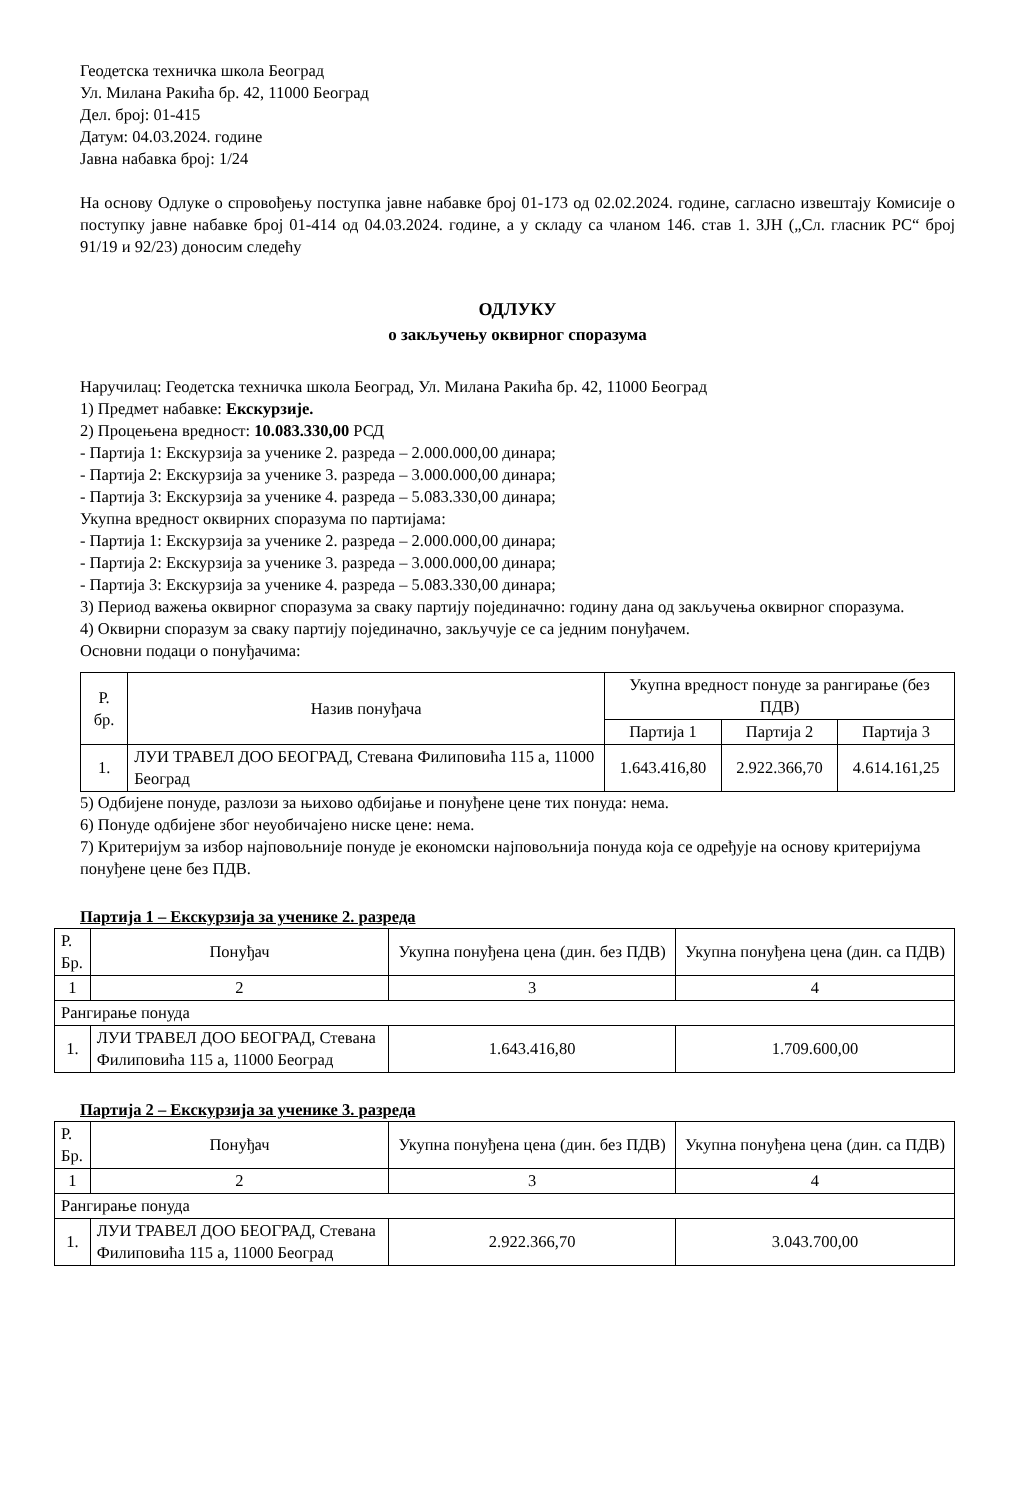Геодетска техничка школа Београд
Ул. Милана Ракића бр. 42, 11000 Београд
Дел. број: 01-415
Датум: 04.03.2024. године
Јавна набавка број: 1/24
На основу Одлуке о спровођењу поступка јавне набавке број 01-173 од 02.02.2024. године, сагласно извештају Комисије о поступку јавне набавке број 01-414 од 04.03.2024. године, а у складу са чланом 146. став 1. ЗЈН („Сл. гласник РС“ број 91/19 и 92/23) доносим следећу
ОДЛУКУ
о закључењу оквирног споразума
Наручилац: Геодетска техничка школа Београд, Ул. Милана Ракића бр. 42, 11000 Београд
1) Предмет набавке: Екскурзије.
2) Процењена вредност: 10.083.330,00 РСД
- Партија 1: Екскурзија за ученике 2. разреда – 2.000.000,00 динара;
- Партија 2: Екскурзија за ученике 3. разреда – 3.000.000,00 динара;
- Партија 3: Екскурзија за ученике 4. разреда – 5.083.330,00 динара;
Укупна вредност оквирних споразума по партијама:
- Партија 1: Екскурзија за ученике 2. разреда – 2.000.000,00 динара;
- Партија 2: Екскурзија за ученике 3. разреда – 3.000.000,00 динара;
- Партија 3: Екскурзија за ученике 4. разреда – 5.083.330,00 динара;
3) Период важења оквирног споразума за сваку партију појединачно: годину дана од закључења оквирног споразума.
4) Оквирни споразум за сваку партију појединачно, закључује се са једним понуђачем.
Основни подаци о понуђачима:
| Р. бр. | Назив понуђача | Укупна вредност понуде за рангирање (без ПДВ) | | |
| --- | --- | --- | --- | --- |
| | | Партија 1 | Партија 2 | Партија 3 |
| 1. | ЛУИ ТРАВЕЛ ДОО БЕОГРАД, Стевана Филиповића 115 а, 11000 Београд | 1.643.416,80 | 2.922.366,70 | 4.614.161,25 |
5) Одбијене понуде, разлози за њихово одбијање и понуђене цене тих понуда: нема.
6) Понуде одбијене због неуобичајено ниске цене: нема.
7) Критеријум за избор најповољније понуде је економски најповољнија понуда која се одређује на основу критеријума понуђене цене без ПДВ.
Партија 1 – Екскурзија за ученике 2. разреда
| Р. Бр. | Понуђач | Укупна понуђена цена (дин. без ПДВ) | Укупна понуђена цена (дин. са ПДВ) |
| --- | --- | --- | --- |
| 1 | 2 | 3 | 4 |
| Рангирање понуда | | | |
| 1. | ЛУИ ТРАВЕЛ ДОО БЕОГРАД, Стевана Филиповића 115 а, 11000 Београд | 1.643.416,80 | 1.709.600,00 |
Партија 2 – Екскурзија за ученике 3. разреда
| Р. Бр. | Понуђач | Укупна понуђена цена (дин. без ПДВ) | Укупна понуђена цена (дин. са ПДВ) |
| --- | --- | --- | --- |
| 1 | 2 | 3 | 4 |
| Рангирање понуда | | | |
| 1. | ЛУИ ТРАВЕЛ ДОО БЕОГРАД, Стевана Филиповића 115 а, 11000 Београд | 2.922.366,70 | 3.043.700,00 |